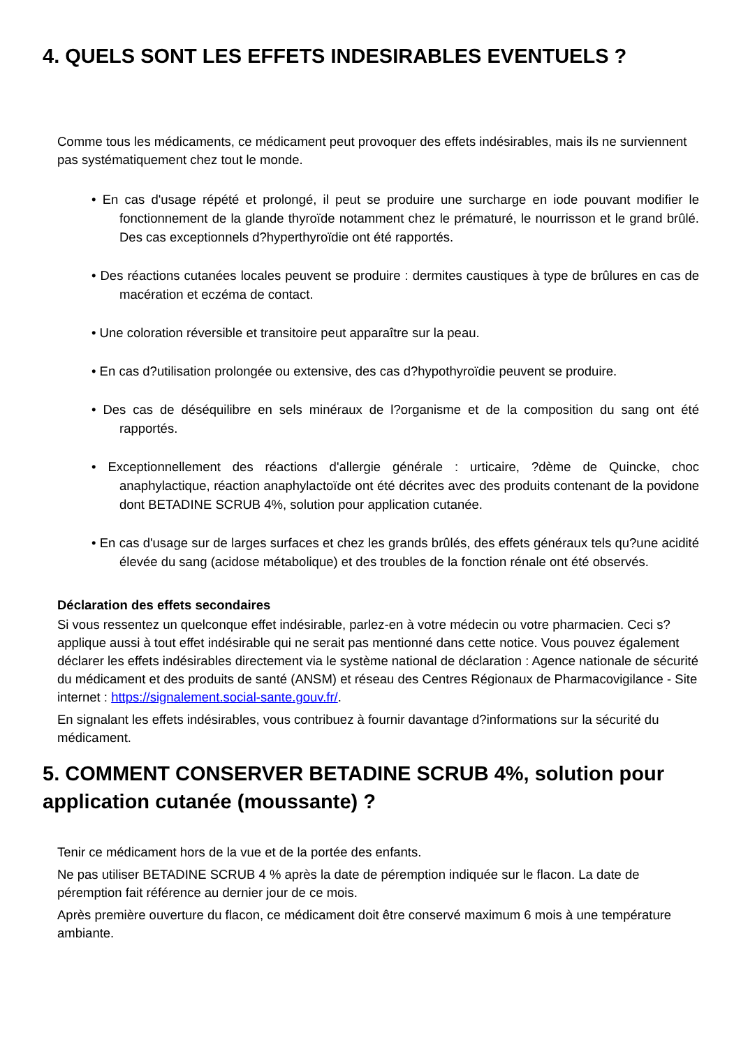4. QUELS SONT LES EFFETS INDESIRABLES EVENTUELS ?
Comme tous les médicaments, ce médicament peut provoquer des effets indésirables, mais ils ne surviennent pas systématiquement chez tout le monde.
• En cas d'usage répété et prolongé, il peut se produire une surcharge en iode pouvant modifier le fonctionnement de la glande thyroïde notamment chez le prématuré, le nourrisson et le grand brûlé. Des cas exceptionnels d?hyperthyroïdie ont été rapportés.
• Des réactions cutanées locales peuvent se produire : dermites caustiques à type de brûlures en cas de macération et eczéma de contact.
• Une coloration réversible et transitoire peut apparaître sur la peau.
• En cas d?utilisation prolongée ou extensive, des cas d?hypothyroïdie peuvent se produire.
• Des cas de déséquilibre en sels minéraux de l?organisme et de la composition du sang ont été rapportés.
• Exceptionnellement des réactions d'allergie générale : urticaire, ?dème de Quincke, choc anaphylactique, réaction anaphylactoïde ont été décrites avec des produits contenant de la povidone dont BETADINE SCRUB 4%, solution pour application cutanée.
• En cas d'usage sur de larges surfaces et chez les grands brûlés, des effets généraux tels qu?une acidité élevée du sang (acidose métabolique) et des troubles de la fonction rénale ont été observés.
Déclaration des effets secondaires
Si vous ressentez un quelconque effet indésirable, parlez-en à votre médecin ou votre pharmacien. Ceci s?applique aussi à tout effet indésirable qui ne serait pas mentionné dans cette notice. Vous pouvez également déclarer les effets indésirables directement via le système national de déclaration : Agence nationale de sécurité du médicament et des produits de santé (ANSM) et réseau des Centres Régionaux de Pharmacovigilance - Site internet : https://signalement.social-sante.gouv.fr/.
En signalant les effets indésirables, vous contribuez à fournir davantage d?informations sur la sécurité du médicament.
5. COMMENT CONSERVER BETADINE SCRUB 4%, solution pour application cutanée (moussante) ?
Tenir ce médicament hors de la vue et de la portée des enfants.
Ne pas utiliser BETADINE SCRUB 4 % après la date de péremption indiquée sur le flacon. La date de péremption fait référence au dernier jour de ce mois.
Après première ouverture du flacon, ce médicament doit être conservé maximum 6 mois à une température ambiante.